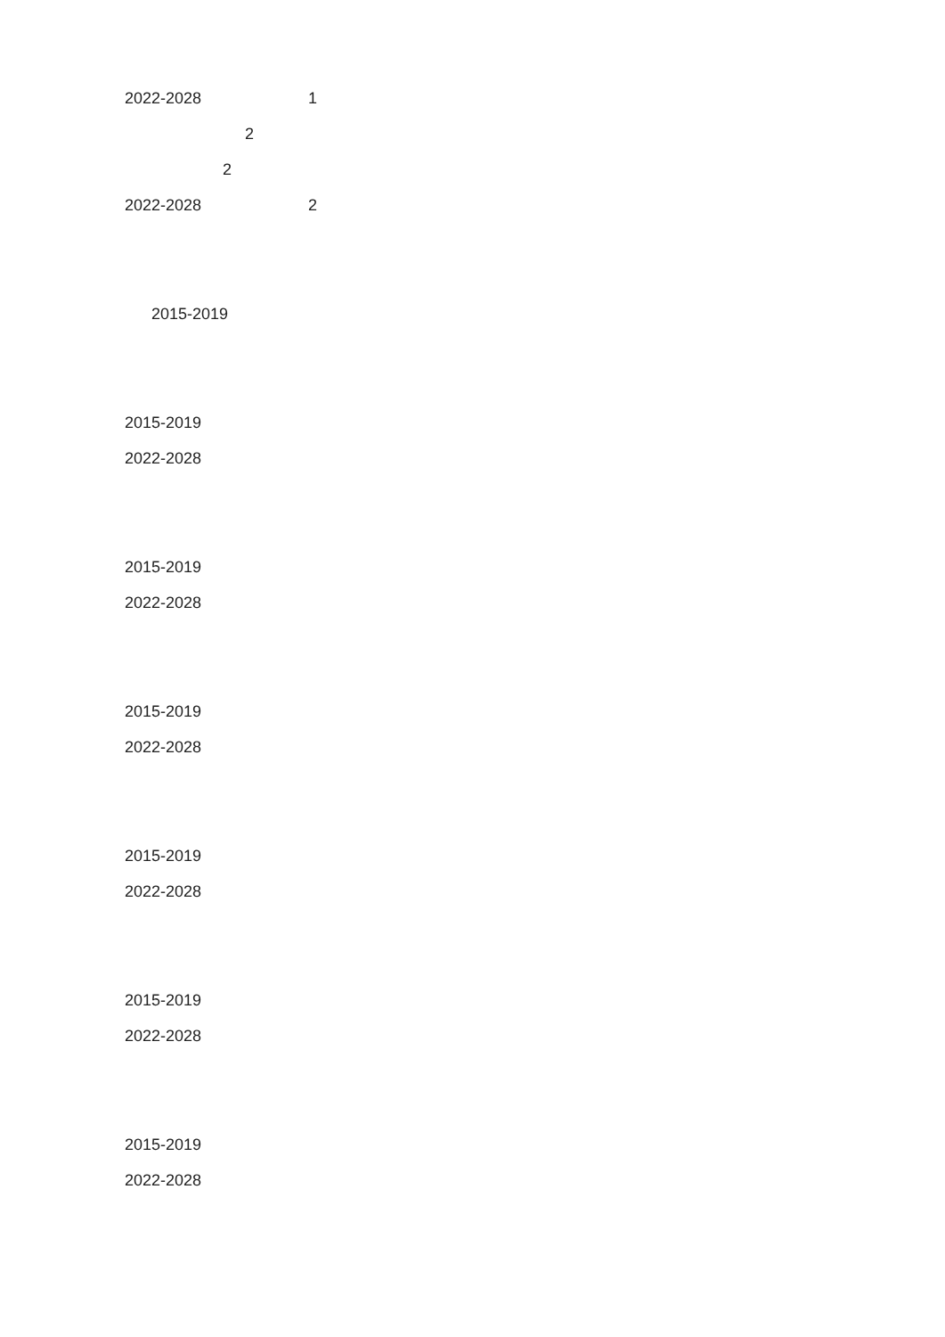2022-2028 1
2
2
2022-2028 2
2015-2019
2015-2019
2022-2028
2015-2019
2022-2028
2015-2019
2022-2028
2015-2019
2022-2028
2015-2019
2022-2028
2015-2019
2022-2028